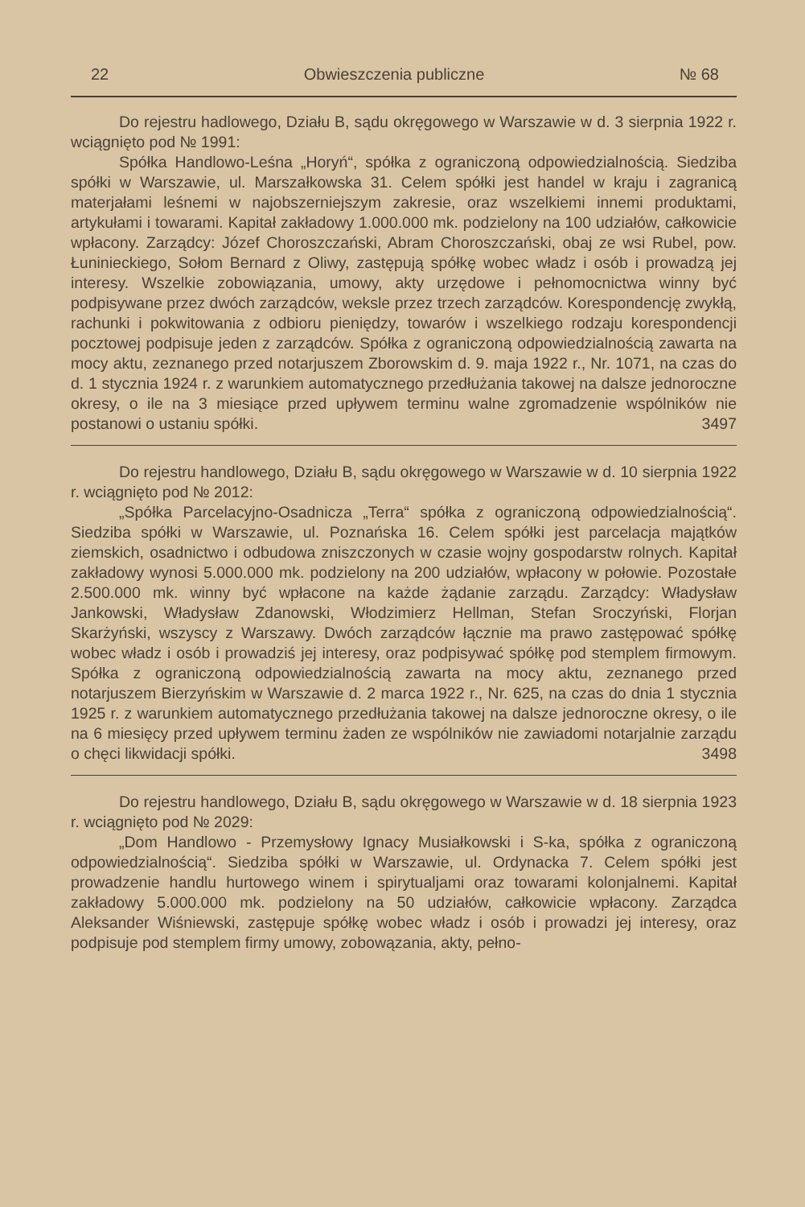22 Obwieszczenia publiczne № 68
Do rejestru hadlowego, Działu B, sądu okręgowego w Warszawie w d. 3 sierpnia 1922 r. wciągnięto pod № 1991:
Spółka Handlowo-Leśna „Horyń“, spółka z ograniczoną odpowiedzialnością. Siedziba spółki w Warszawie, ul. Marszałkowska 31. Celem spółki jest handel w kraju i zagranicą materjałami leśnemi w najobszerniejszym zakresie, oraz wszelkiemi innemi produktami, artykułami i towarami. Kapitał zakładowy 1.000.000 mk. podzielony na 100 udziałów, całkowicie wpłacony. Zarządcy: Józef Choroszczański, Abram Choroszczański, obaj ze wsi Rubel, pow. Łuninieckiego, Sołom Bernard z Oliwy, zastępują spółkę wobec władz i osób i prowadzą jej interesy. Wszelkie zobowiązania, umowy, akty urzędowe i pełnomocnictwa winny być podpisywane przez dwóch zarządców, weksle przez trzech zarządców. Korespondencję zwykłą, rachunki i pokwitowania z odbioru pieniędzy, towarów i wszelkiego rodzaju korespondencji pocztowej podpisuje jeden z zarządców. Spółka z ograniczoną odpowiedzialnością zawarta na mocy aktu, zeznanego przed notarjuszem Zborowskim d. 9. maja 1922 r., Nr. 1071, na czas do d. 1 stycznia 1924 r. z warunkiem automatycznego przedłużania takowej na dalsze jednoroczne okresy, o ile na 3 miesiące przed upływem terminu walne zgromadzenie wspólników nie postanowi o ustaniu spółki. 3497
Do rejestru handlowego, Działu B, sądu okręgowego w Warszawie w d. 10 sierpnia 1922 r. wciągnięto pod № 2012:
„Spółka Parcelacyjno-Osadnicza „Terra“ spółka z ograniczoną odpowiedzialnością“. Siedziba spółki w Warszawie, ul. Poznańska 16. Celem spółki jest parcelacja majątków ziemskich, osadnictwo i odbudowa zniszczonych w czasie wojny gospodarstw rolnych. Kapitał zakładowy wynosi 5.000.000 mk. podzielony na 200 udziałów, wpłacony w połowie. Pozostałe 2.500.000 mk. winny być wpłacone na każde żądanie zarządu. Zarządcy: Władysław Jankowski, Władysław Zdanowski, Włodzimierz Hellman, Stefan Sroczyński, Florjan Skarżyński, wszyscy z Warszawy. Dwóch zarządców łącznie ma prawo zastępować spółkę wobec władz i osób i prowadziś jej interesy, oraz podpisywać spółkę pod stemplem firmowym. Spółka z ograniczoną odpowiedzialnością zawarta na mocy aktu, zeznanego przed notarjuszem Bierzyńskim w Warszawie d. 2 marca 1922 r., Nr. 625, na czas do dnia 1 stycznia 1925 r. z warunkiem automatycznego przedłużania takowej na dalsze jednoroczne okresy, o ile na 6 miesięcy przed upływem terminu żaden ze wspólników nie zawiadomi notarjalnie zarządu o chęci likwidacji spółki. 3498
Do rejestru handlowego, Działu B, sądu okręgowego w Warszawie w d. 18 sierpnia 1923 r. wciągnięto pod № 2029:
„Dom Handlowo - Przemysłowy Ignacy Musiałkowski i S-ka, spółka z ograniczoną odpowiedzialnością“. Siedziba spółki w Warszawie, ul. Ordynacka 7. Celem spółki jest prowadzenie handlu hurtowego winem i spirytualjami oraz towarami kolonjalnemi. Kapitał zakładowy 5.000.000 mk. podzielony na 50 udziałów, całkowicie wpłacony. Zarządca Aleksander Wiśniewski, zastępuje spółkę wobec władz i osób i prowadzi jej interesy, oraz podpisuje pod stemplem firmy umowy, zobowązania, akty, pełno-